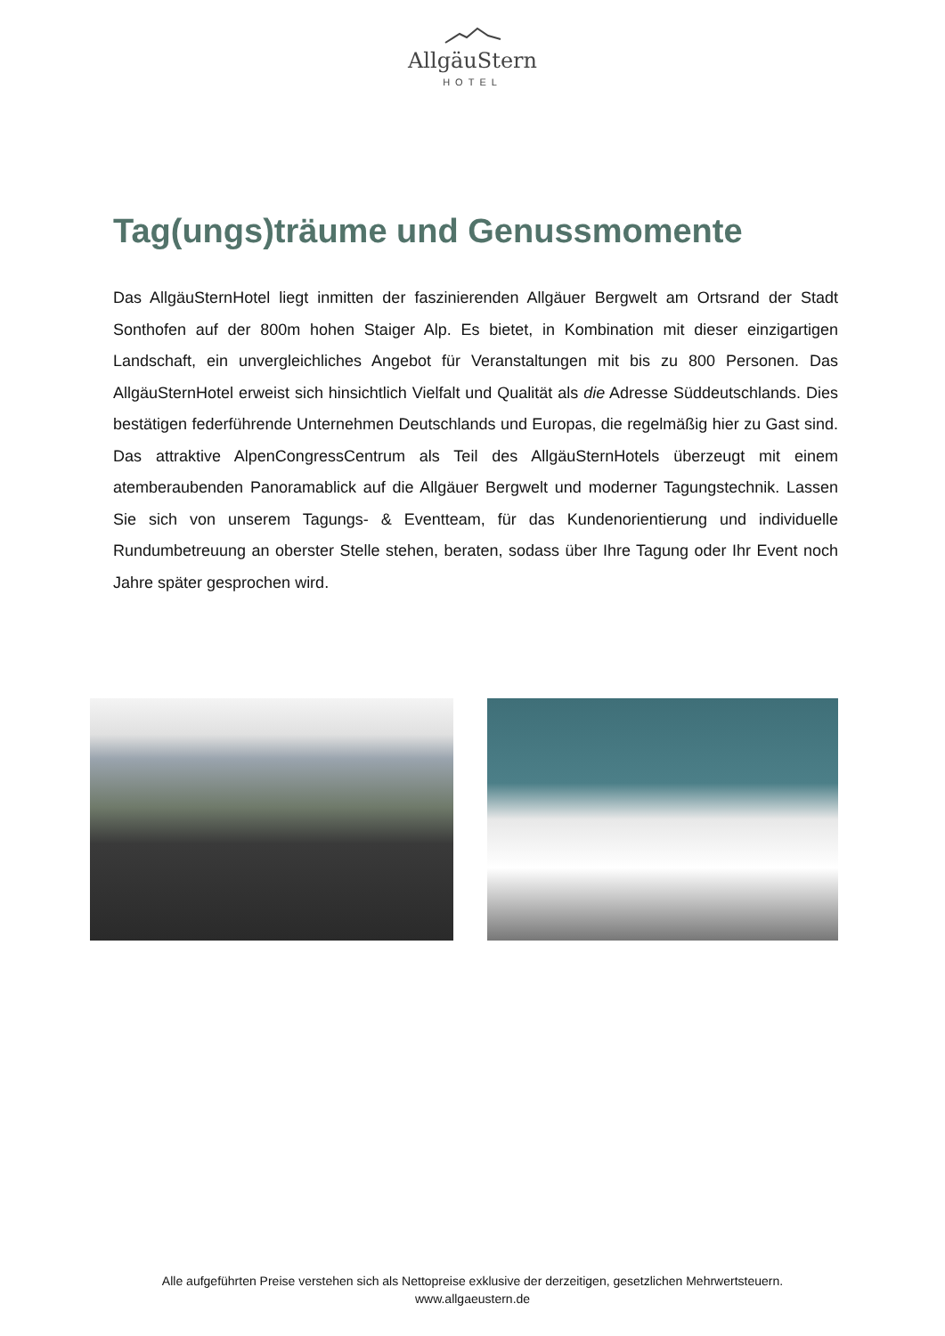AllgäuStern
HOTEL
Tag(ungs)träume und Genussmomente
Das AllgäuSternHotel liegt inmitten der faszinierenden Allgäuer Bergwelt am Ortsrand der Stadt Sonthofen auf der 800m hohen Staiger Alp. Es bietet, in Kombination mit dieser einzigartigen Landschaft, ein unvergleichliches Angebot für Veranstaltungen mit bis zu 800 Personen. Das AllgäuSternHotel erweist sich hinsichtlich Vielfalt und Qualität als die Adresse Süddeutschlands. Dies bestätigen federführende Unternehmen Deutschlands und Europas, die regelmäßig hier zu Gast sind. Das attraktive AlpenCongressCentrum als Teil des AllgäuSternHotels überzeugt mit einem atemberaubenden Panoramablick auf die Allgäuer Bergwelt und moderner Tagungstechnik. Lassen Sie sich von unserem Tagungs- & Eventteam, für das Kundenorientierung und individuelle Rundumbetreuung an oberster Stelle stehen, beraten, sodass über Ihre Tagung oder Ihr Event noch Jahre später gesprochen wird.
Alle aufgeführten Preise verstehen sich als Nettopreise exklusive der derzeitigen, gesetzlichen Mehrwertsteuern.
www.allgaeustern.de